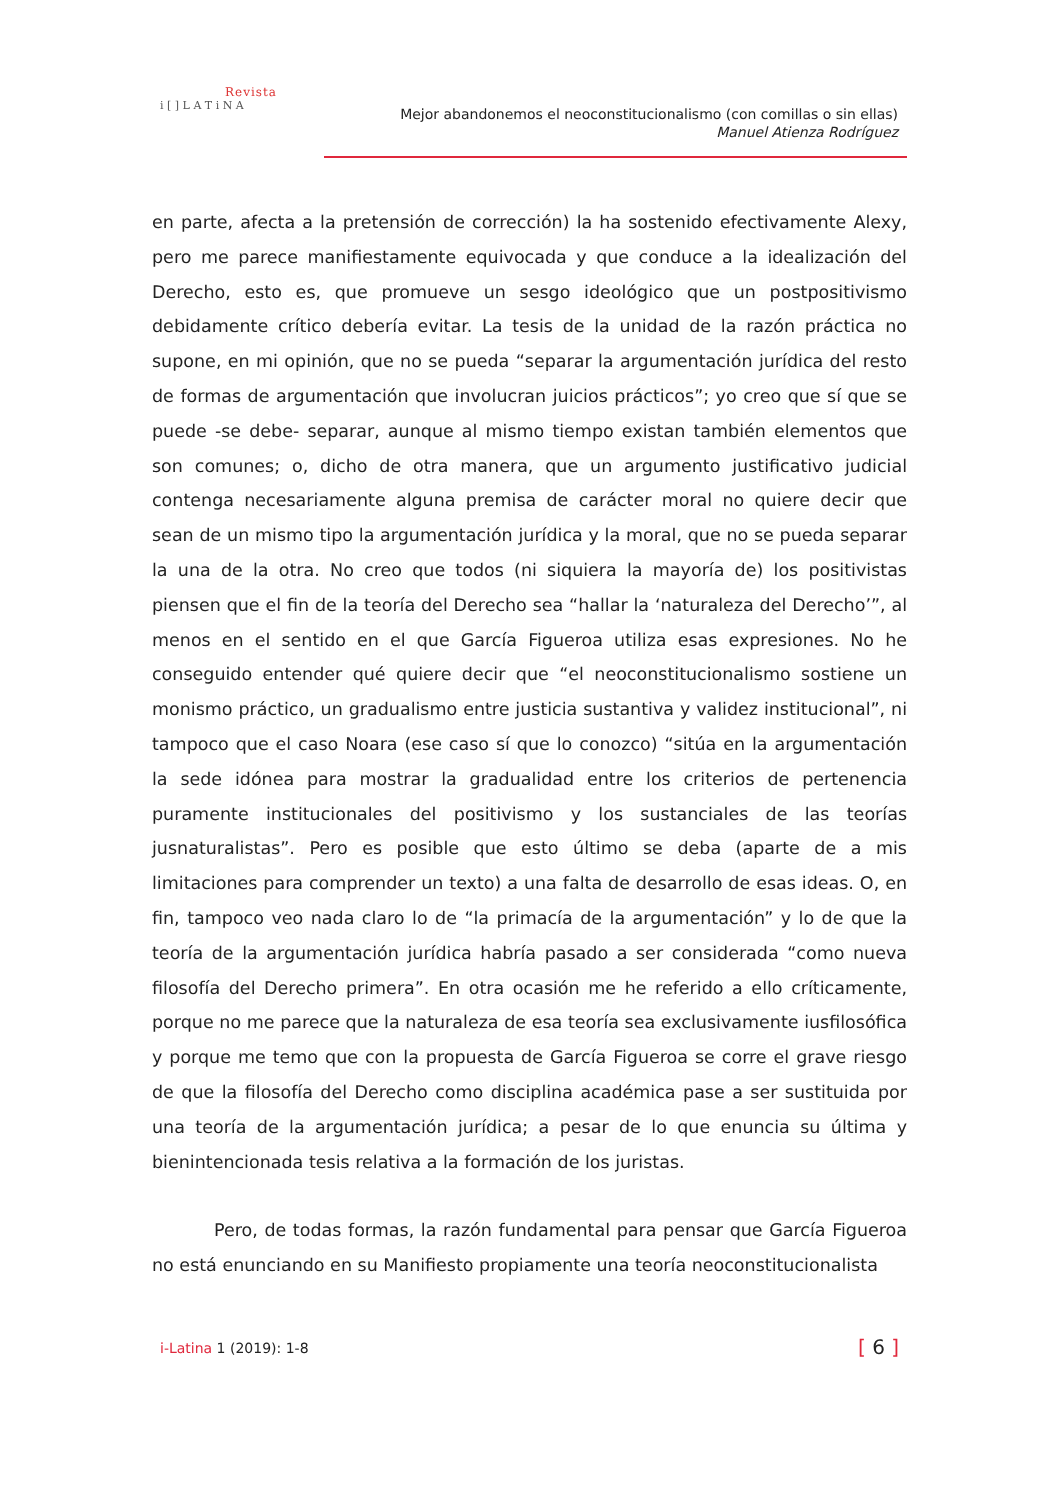Revista
i [ ] L A T i N A
Mejor abandonemos el neoconstitucionalismo (con comillas o sin ellas)
Manuel Atienza Rodríguez
en parte, afecta a la pretensión de corrección) la ha sostenido efectivamente Alexy, pero me parece manifiestamente equivocada y que conduce a la idealización del Derecho, esto es, que promueve un sesgo ideológico que un postpositivismo debidamente crítico debería evitar. La tesis de la unidad de la razón práctica no supone, en mi opinión, que no se pueda “separar la argumentación jurídica del resto de formas de argumentación que involucran juicios prácticos”; yo creo que sí que se puede -se debe- separar, aunque al mismo tiempo existan también elementos que son comunes; o, dicho de otra manera, que un argumento justificativo judicial contenga necesariamente alguna premisa de carácter moral no quiere decir que sean de un mismo tipo la argumentación jurídica y la moral, que no se pueda separar la una de la otra. No creo que todos (ni siquiera la mayoría de) los positivistas piensen que el fin de la teoría del Derecho sea “hallar la ‘naturaleza del Derecho’”, al menos en el sentido en el que García Figueroa utiliza esas expresiones. No he conseguido entender qué quiere decir que “el neoconstitucionalismo sostiene un monismo práctico, un gradualismo entre justicia sustantiva y validez institucional”, ni tampoco que el caso Noara (ese caso sí que lo conozco) “sitúa en la argumentación la sede idónea para mostrar la gradualidad entre los criterios de pertenencia puramente institucionales del positivismo y los sustanciales de las teorías jusnaturalistas”. Pero es posible que esto último se deba (aparte de a mis limitaciones para comprender un texto) a una falta de desarrollo de esas ideas. O, en fin, tampoco veo nada claro lo de “la primacía de la argumentación” y lo de que la teoría de la argumentación jurídica habría pasado a ser considerada “como nueva filosofía del Derecho primera”. En otra ocasión me he referido a ello críticamente, porque no me parece que la naturaleza de esa teoría sea exclusivamente iusfilosófica y porque me temo que con la propuesta de García Figueroa se corre el grave riesgo de que la filosofía del Derecho como disciplina académica pase a ser sustituida por una teoría de la argumentación jurídica; a pesar de lo que enuncia su última y bienintencionada tesis relativa a la formación de los juristas.
Pero, de todas formas, la razón fundamental para pensar que García Figueroa no está enunciando en su Manifiesto propiamente una teoría neoconstitucionalista
i-Latina 1 (2019): 1-8 [ 6 ]